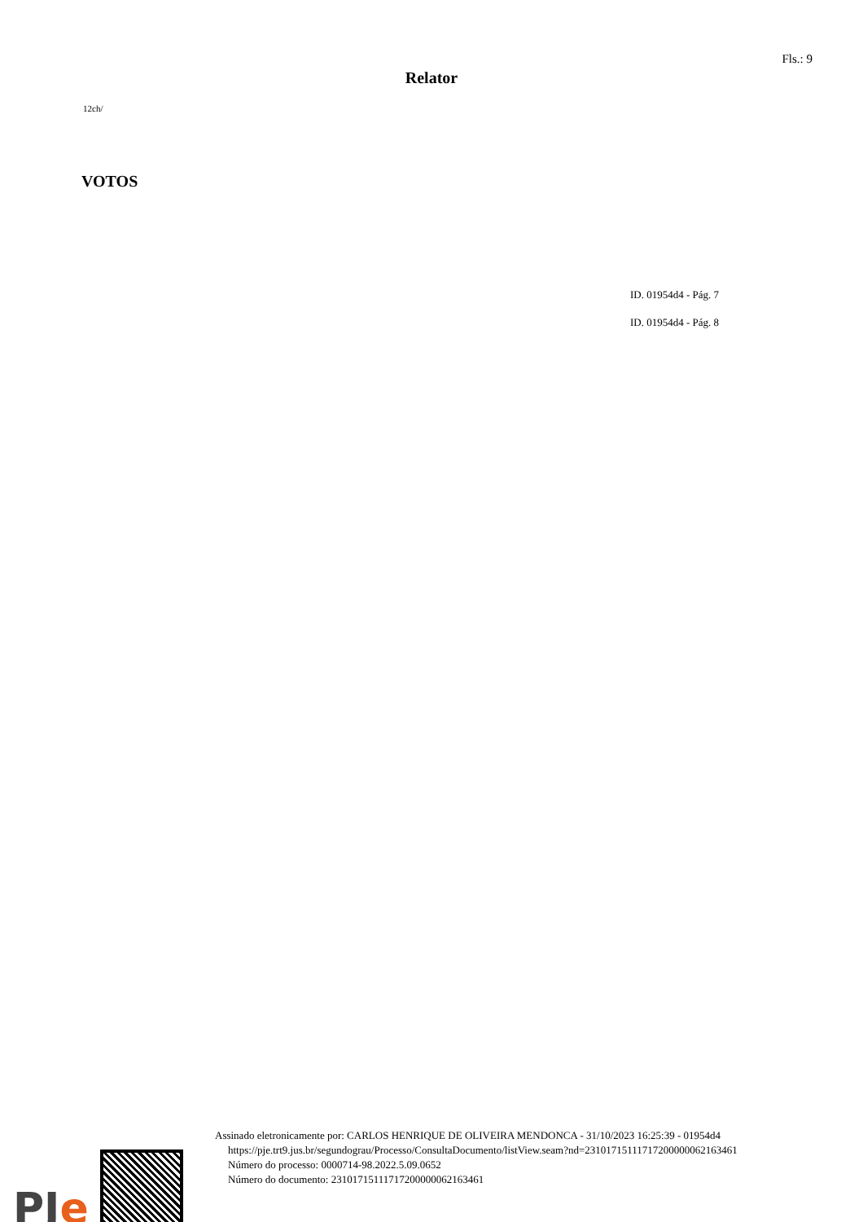Fls.: 9
Relator
12ch/
VOTOS
ID. 01954d4 - Pág. 7
ID. 01954d4 - Pág. 8
PJe
Assinado eletronicamente por: CARLOS HENRIQUE DE OLIVEIRA MENDONCA - 31/10/2023 16:25:39 - 01954d4
https://pje.trt9.jus.br/segundograu/Processo/ConsultaDocumento/listView.seam?nd=23101715111717200000062163461
Número do processo: 0000714-98.2022.5.09.0652
Número do documento: 23101715111717200000062163461